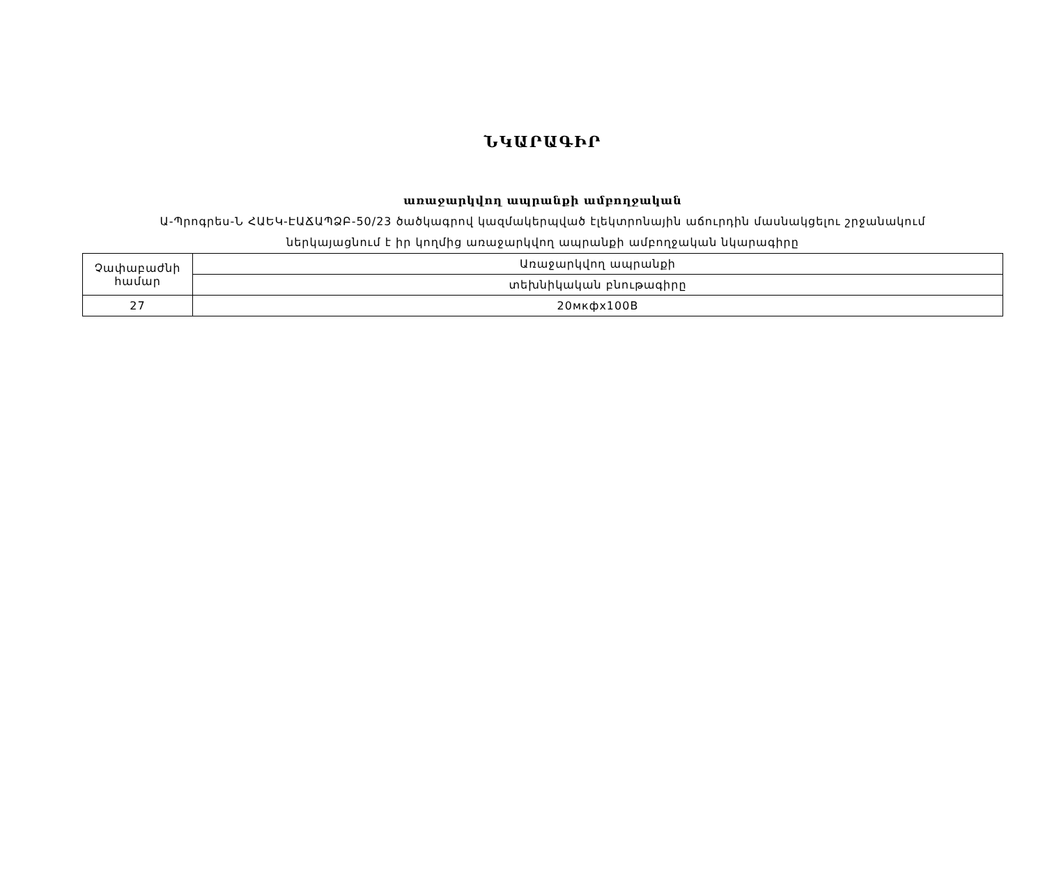ՆԿԱՐԱԳԻՐ
առաջարկվող ապրանքի ամբողջական
Ա-Պրոգրես-Ն ՀԱԵԿ-ԷԱՃԱՊՁԲ-50/23 ծածկագրով կազմակերպված էլեկտրոնային աճուրդին մասնակցելու շրջանակում
ներկայացնում է իր կողմից առաջարկվող ապրանքի ամբողջական նկարագիրը
| Չափաբաժնի համար | Առաջարկվող ապրանքի |
| | տեխնիկական բնութագիրը |
| 27 | 20мкфх100В |